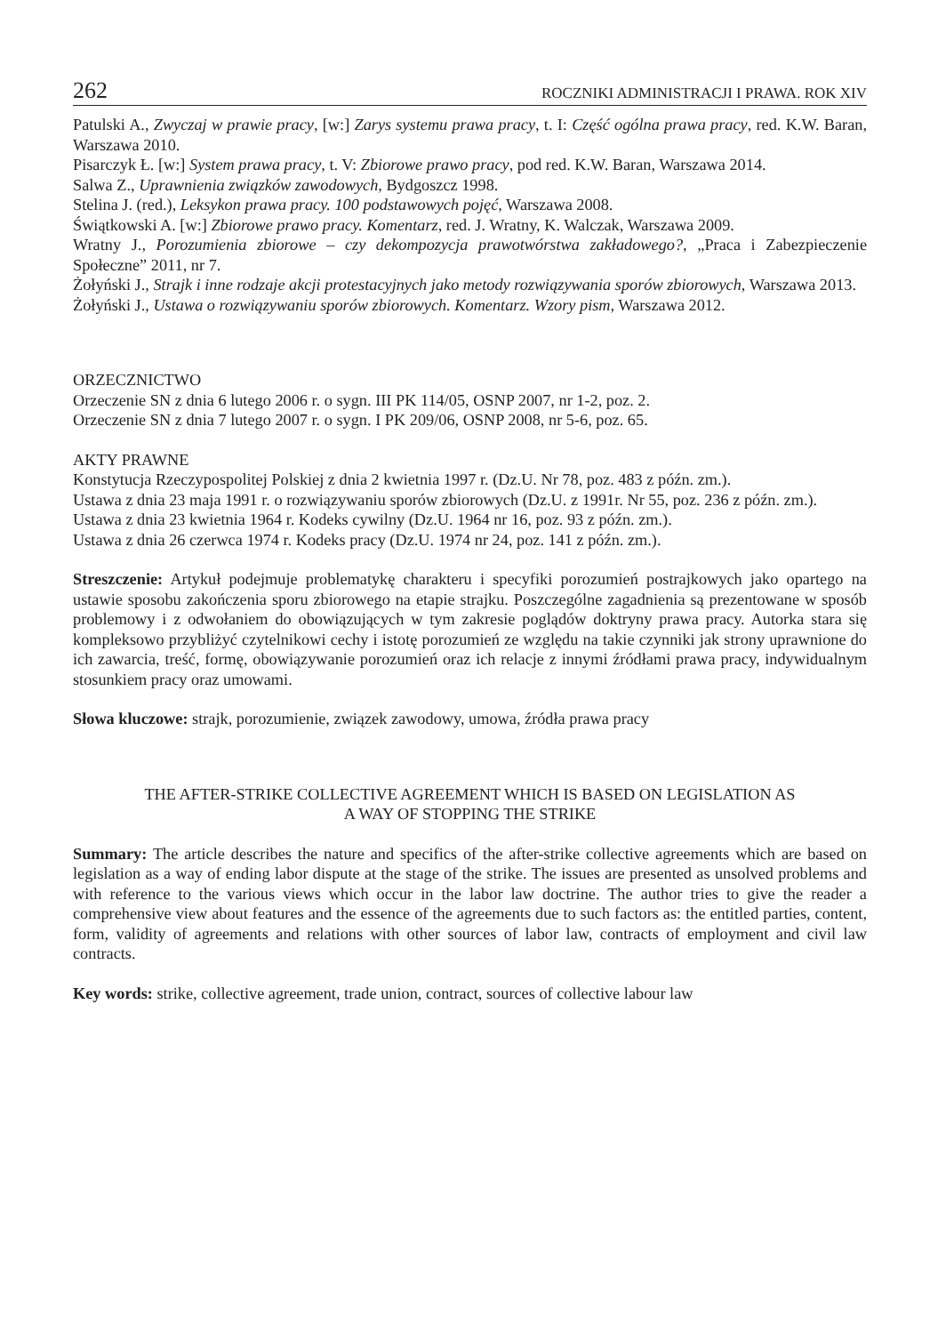262 ROCZNIKI ADMINISTRACJI I PRAWA. ROK XIV
Patulski A., Zwyczaj w prawie pracy, [w:] Zarys systemu prawa pracy, t. I: Część ogólna prawa pracy, red. K.W. Baran, Warszawa 2010.
Pisarczyk Ł. [w:] System prawa pracy, t. V: Zbiorowe prawo pracy, pod red. K.W. Baran, Warszawa 2014.
Salwa Z., Uprawnienia związków zawodowych, Bydgoszcz 1998.
Stelina J. (red.), Leksykon prawa pracy. 100 podstawowych pojęć, Warszawa 2008.
Świątkowski A. [w:] Zbiorowe prawo pracy. Komentarz, red. J. Wratny, K. Walczak, Warszawa 2009.
Wratny J., Porozumienia zbiorowe – czy dekompozycja prawotwórstwa zakładowego?, „Praca i Zabezpieczenie Społeczne” 2011, nr 7.
Żołyński J., Strajk i inne rodzaje akcji protestacyjnych jako metody rozwiązywania sporów zbiorowych, Warszawa 2013.
Żołyński J., Ustawa o rozwiązywaniu sporów zbiorowych. Komentarz. Wzory pism, Warszawa 2012.
ORZECZNICTWO
Orzeczenie SN z dnia 6 lutego 2006 r. o sygn. III PK 114/05, OSNP 2007, nr 1-2, poz. 2.
Orzeczenie SN z dnia 7 lutego 2007 r. o sygn. I PK 209/06, OSNP 2008, nr 5-6, poz. 65.
AKTY PRAWNE
Konstytucja Rzeczypospolitej Polskiej z dnia 2 kwietnia 1997 r. (Dz.U. Nr 78, poz. 483 z późn. zm.).
Ustawa z dnia 23 maja 1991 r. o rozwiązywaniu sporów zbiorowych (Dz.U. z 1991r. Nr 55, poz. 236 z późn. zm.).
Ustawa z dnia 23 kwietnia 1964 r. Kodeks cywilny (Dz.U. 1964 nr 16, poz. 93 z późn. zm.).
Ustawa z dnia 26 czerwca 1974 r. Kodeks pracy (Dz.U. 1974 nr 24, poz. 141 z późn. zm.).
Streszczenie: Artykuł podejmuje problematykę charakteru i specyfiki porozumień postrajkowych jako opartego na ustawie sposobu zakończenia sporu zbiorowego na etapie strajku. Poszczególne zagadnienia są prezentowane w sposób problemowy i z odwołaniem do obowiązujących w tym zakresie poglądów doktryny prawa pracy. Autorka stara się kompleksowo przybliżyć czytelnikowi cechy i istotę porozumień ze względu na takie czynniki jak strony uprawnione do ich zawarcia, treść, formę, obowiązywanie porozumień oraz ich relacje z innymi źródłami prawa pracy, indywidualnym stosunkiem pracy oraz umowami.
Słowa kluczowe: strajk, porozumienie, związek zawodowy, umowa, źródła prawa pracy
THE AFTER-STRIKE COLLECTIVE AGREEMENT WHICH IS BASED ON LEGISLATION AS
A WAY OF STOPPING THE STRIKE
Summary: The article describes the nature and specifics of the after-strike collective agreements which are based on legislation as a way of ending labor dispute at the stage of the strike. The issues are presented as unsolved problems and with reference to the various views which occur in the labor law doctrine. The author tries to give the reader a comprehensive view about features and the essence of the agreements due to such factors as: the entitled parties, content, form, validity of agreements and relations with other sources of labor law, contracts of employment and civil law contracts.
Key words: strike, collective agreement, trade union, contract, sources of collective labour law